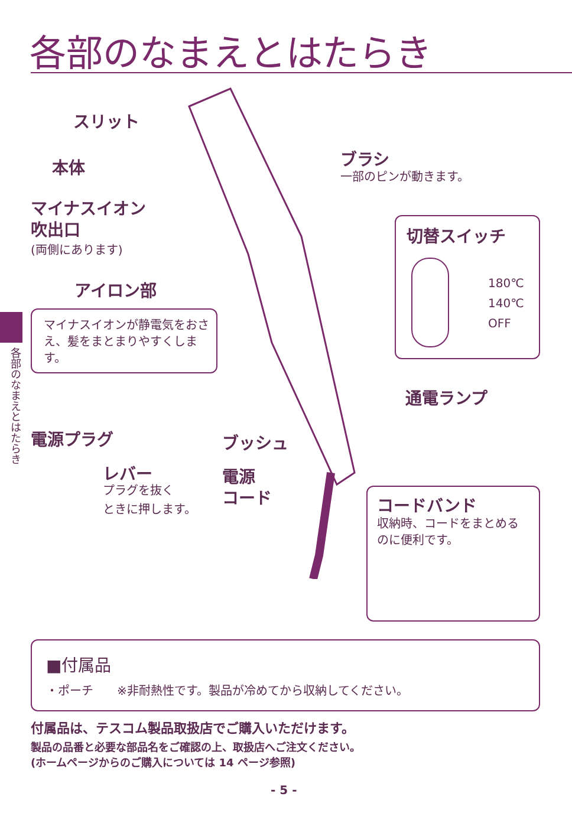各部のなまえとはたらき
各部のなまえとはたらき
スリット
本体 ブラシ
一部のピンが動きます。
マイナスイオン
吹出口
(両側にあります)
アイロン部
マイナスイオンが静電気をおさえ、髪をまとまりやすくします。
切替スイッチ
180℃
140℃
OFF
通電ランプ
電源プラグ ブッシュ
レバー
プラグを抜く
ときに押します。
電源
コード
コードバンド
収納時、コードをまとめる
のに便利です。
■付属品
・ポーチ　　※非耐熱性です。製品が冷めてから収納してください。
付属品は、テスコム製品取扱店でご購入いただけます。
製品の品番と必要な部品名をご確認の上、取扱店へご注文ください。
(ホームページからのご購入については 14 ページ参照)
- 5 -